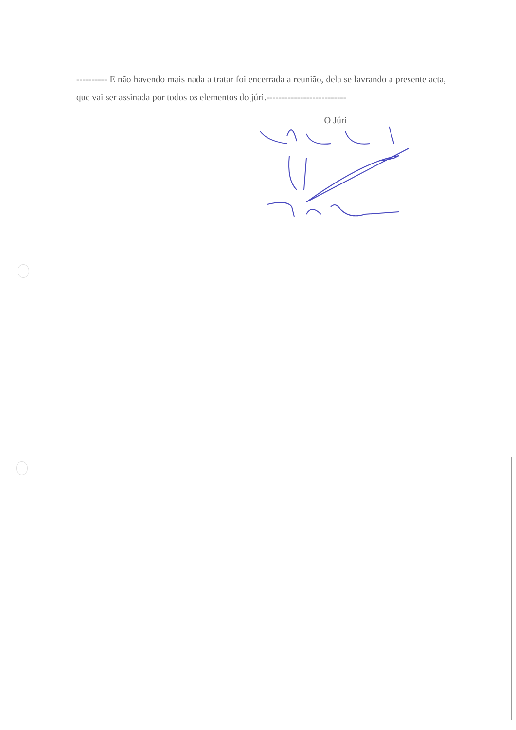---------- E não havendo mais nada a tratar foi encerrada a reunião, dela se lavrando a presente acta, que vai ser assinada por todos os elementos do júri.--------------------------
O Júri